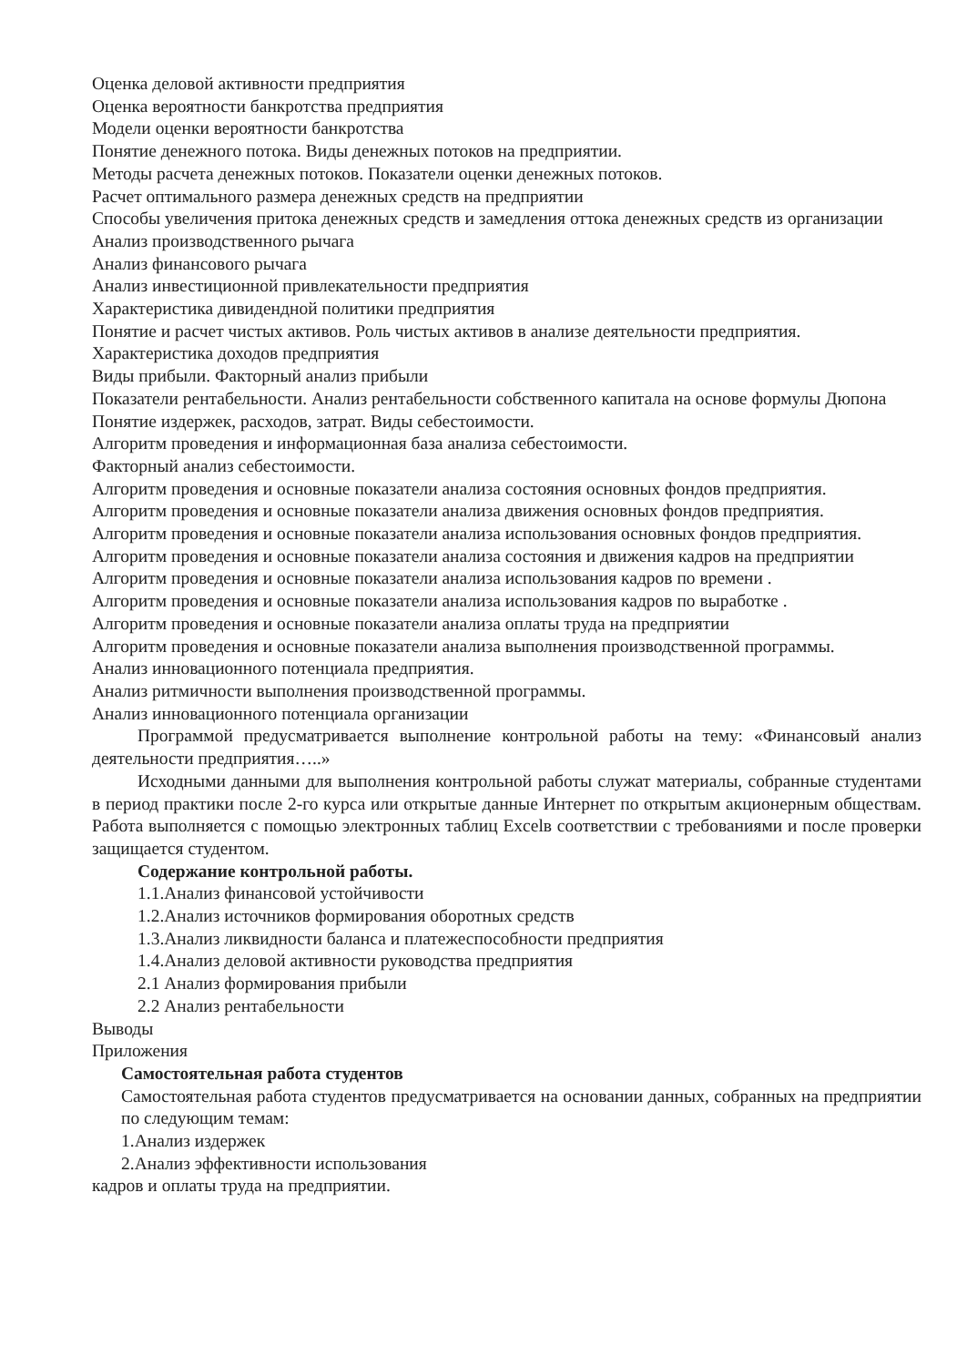Оценка деловой активности предприятия
Оценка вероятности банкротства предприятия
Модели оценки вероятности банкротства
Понятие денежного потока. Виды денежных потоков на предприятии.
Методы расчета денежных потоков. Показатели оценки денежных потоков.
Расчет оптимального размера денежных средств на предприятии
Способы увеличения притока денежных средств и замедления оттока денежных средств из организации
Анализ производственного рычага
Анализ финансового рычага
Анализ инвестиционной привлекательности предприятия
Характеристика дивидендной политики предприятия
Понятие и расчет чистых активов. Роль чистых активов в анализе деятельности предприятия.
Характеристика доходов предприятия
Виды прибыли. Факторный анализ прибыли
Показатели рентабельности. Анализ рентабельности собственного капитала на основе формулы Дюпона
Понятие издержек, расходов, затрат. Виды себестоимости.
Алгоритм проведения и информационная база анализа себестоимости.
Факторный анализ себестоимости.
Алгоритм проведения и основные показатели анализа состояния основных фондов предприятия.
Алгоритм проведения и основные показатели анализа движения основных фондов предприятия.
Алгоритм проведения и основные показатели анализа использования основных фондов предприятия.
Алгоритм проведения и основные показатели анализа состояния и движения кадров на предприятии
Алгоритм проведения и основные показатели анализа использования кадров по времени .
Алгоритм проведения и основные показатели анализа использования кадров по выработке .
Алгоритм проведения и основные показатели анализа оплаты труда на предприятии
Алгоритм проведения и основные показатели анализа выполнения производственной программы.
Анализ инновационного потенциала предприятия.
Анализ ритмичности выполнения производственной программы.
Анализ инновационного потенциала организации
Программой предусматривается выполнение контрольной работы на тему: «Финансовый анализ деятельности предприятия…..»
Исходными данными для выполнения контрольной работы служат материалы, собранные студентами в период практики после 2-го курса или открытые данные Интернет по открытым акционерным обществам. Работа выполняется с помощью электронных таблиц Excelв соответствии с требованиями и после проверки защищается студентом.
Содержание контрольной работы.
1.1.Анализ финансовой устойчивости
1.2.Анализ источников формирования оборотных средств
1.3.Анализ ликвидности баланса и платежеспособности предприятия
1.4.Анализ деловой активности руководства предприятия
2.1 Анализ формирования прибыли
2.2 Анализ рентабельности
Выводы
Приложения
Самостоятельная работа студентов
Самостоятельная работа студентов предусматривается на основании данных, собранных на предприятии по следующим темам:
1.Анализ издержек
2.Анализ эффективности использования
кадров и оплаты труда на предприятии.